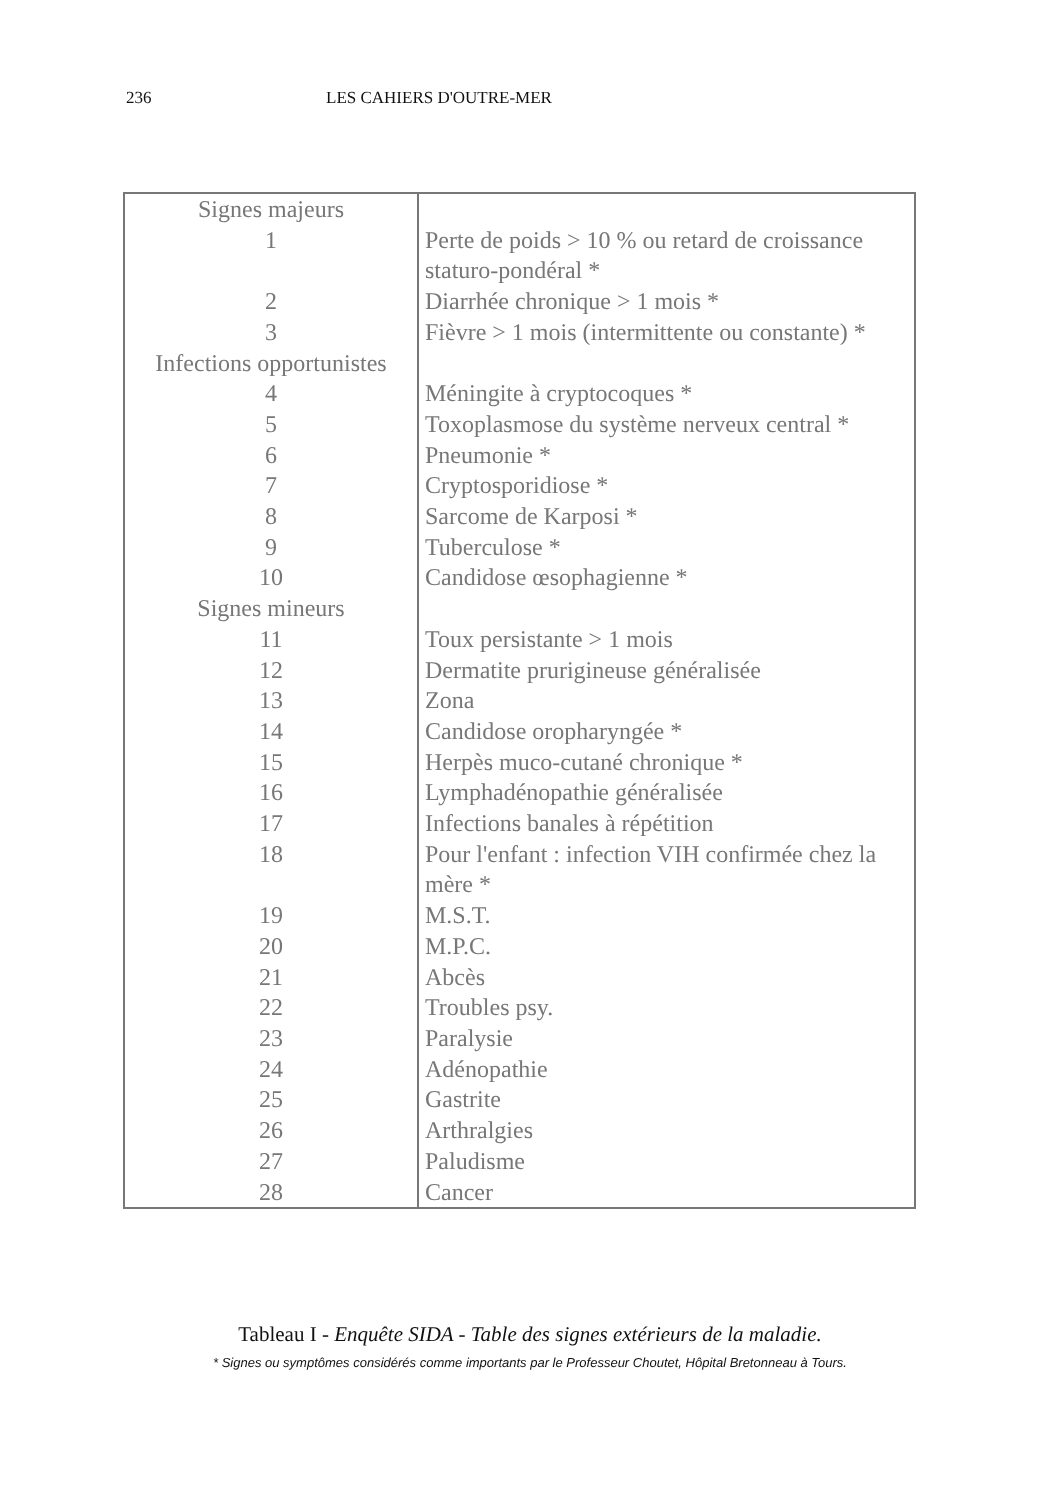236 LES CAHIERS D'OUTRE-MER
| Signes majeurs | |
| 1 | Perte de poids > 10 % ou retard de croissance staturo-pondéral * |
| 2 | Diarrhée chronique > 1 mois * |
| 3 | Fièvre > 1 mois (intermittente ou constante) * |
| Infections opportunistes | |
| 4 | Méningite à cryptocoques * |
| 5 | Toxoplasmose du système nerveux central * |
| 6 | Pneumonie * |
| 7 | Cryptosporidiose * |
| 8 | Sarcome de Karposi * |
| 9 | Tuberculose * |
| 10 | Candidose œsophagienne * |
| Signes mineurs | |
| 11 | Toux persistante > 1 mois |
| 12 | Dermatite prurigineuse généralisée |
| 13 | Zona |
| 14 | Candidose oropharyngée * |
| 15 | Herpès muco-cutané chronique * |
| 16 | Lymphadénopathie généralisée |
| 17 | Infections banales à répétition |
| 18 | Pour l'enfant : infection VIH confirmée chez la mère * |
| 19 | M.S.T. |
| 20 | M.P.C. |
| 21 | Abcès |
| 22 | Troubles psy. |
| 23 | Paralysie |
| 24 | Adénopathie |
| 25 | Gastrite |
| 26 | Arthralgies |
| 27 | Paludisme |
| 28 | Cancer |
Tableau I - Enquête SIDA - Table des signes extérieurs de la maladie.
* Signes ou symptômes considérés comme importants par le Professeur Choutet, Hôpital Bretonneau à Tours.